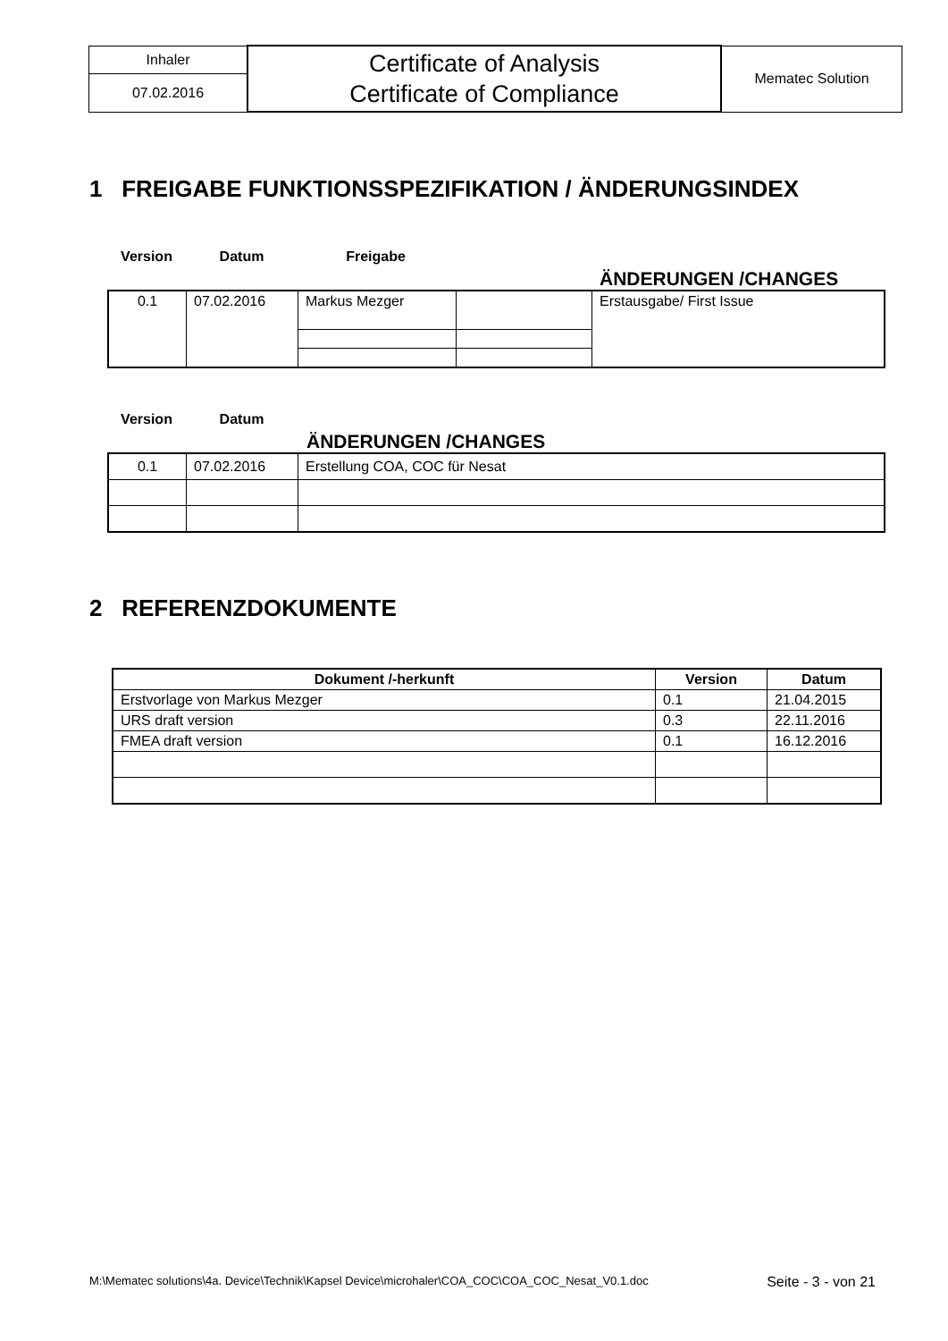| Inhaler | Certificate of Analysis Certificate of Compliance | Mematec Solution |
| 07.02.2016 | | |
1 FREIGABE FUNKTIONSSPEZIFIKATION / ÄNDERUNGSINDEX
Version Datum Freigabe ÄNDERUNGEN /CHANGES
| 0.1 | 07.02.2016 | Markus Mezger | | Erstausgabe/ First Issue |
Version Datum ÄNDERUNGEN /CHANGES
| 0.1 | 07.02.2016 | Erstellung COA, COC für Nesat |
2 REFERENZDOKUMENTE
| Dokument /-herkunft | Version | Datum |
| --- | --- | --- |
| Erstvorlage von Markus Mezger | 0.1 | 21.04.2015 |
| URS draft version | 0.3 | 22.11.2016 |
| FMEA draft version | 0.1 | 16.12.2016 |
M:\Mematec solutions\4a. Device\Technik\Kapsel Device\microhaler\COA_COC\COA_COC_Nesat_V0.1.doc Seite - 3 - von 21